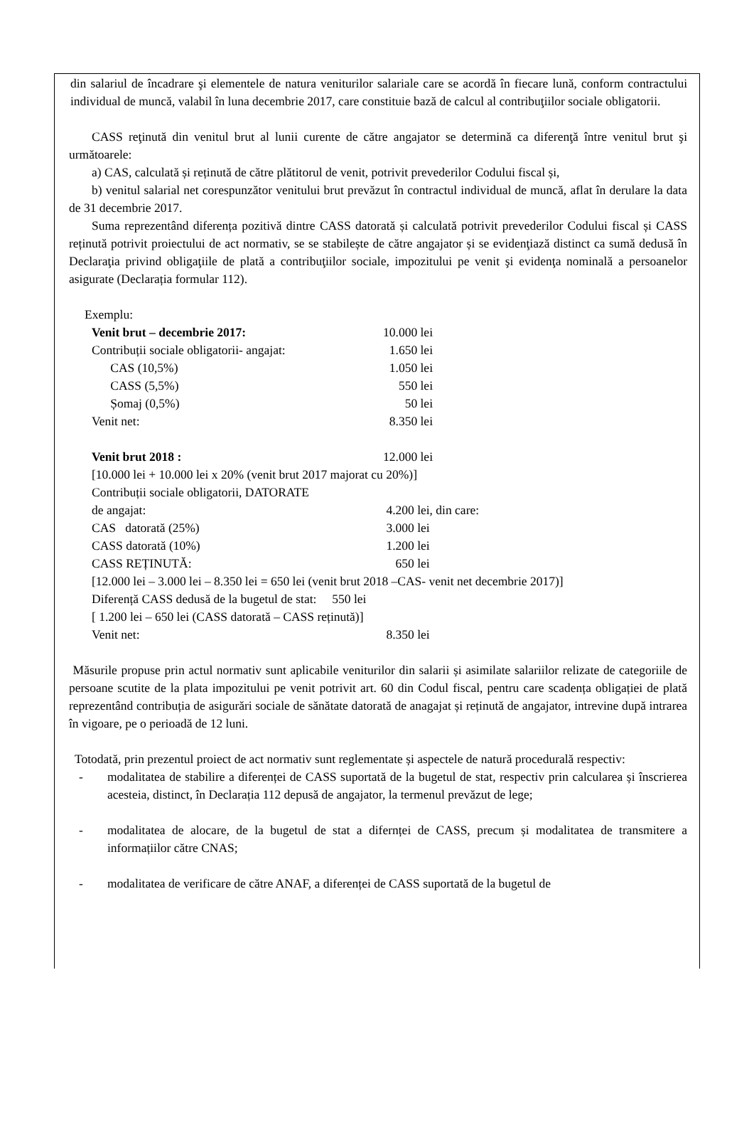din salariul de încadrare şi elementele de natura veniturilor salariale care se acordă în fiecare lună, conform contractului individual de muncă, valabil în luna decembrie 2017, care constituie bază de calcul al contribuţiilor sociale obligatorii.
CASS reţinută din venitul brut al lunii curente de către angajator se determină ca diferenţă între venitul brut şi următoarele:
a) CAS, calculată și reținută de către plătitorul de venit, potrivit prevederilor Codului fiscal și,
b) venitul salarial net corespunzător venitului brut prevăzut în contractul individual de muncă, aflat în derulare la data de 31 decembrie 2017.
Suma reprezentând diferența pozitivă dintre CASS datorată și calculată potrivit prevederilor Codului fiscal și CASS reținută potrivit proiectului de act normativ, se se stabilește de către angajator și se evidenţiază distinct ca sumă dedusă în Declaraţia privind obligaţiile de plată a contribuţiilor sociale, impozitului pe venit şi evidenţa nominală a persoanelor asigurate (Declarația formular 112).
Exemplu:
Venit brut – decembrie 2017: 10.000 lei
Contribuții sociale obligatorii- angajat: 1.650 lei
CAS (10,5%) 1.050 lei
CASS (5,5%) 550 lei
Șomaj (0,5%) 50 lei
Venit net: 8.350 lei
Venit brut 2018 : 12.000 lei
[10.000 lei + 10.000 lei x 20% (venit brut 2017 majorat cu 20%)]
Contribuții sociale obligatorii, DATORATE
de angajat: 4.200 lei, din care:
CAS datorată (25%) 3.000 lei
CASS datorată (10%) 1.200 lei
CASS REȚINUTĂ: 650 lei
[12.000 lei – 3.000 lei – 8.350 lei = 650 lei (venit brut 2018 –CAS- venit net decembrie 2017)]
Diferență CASS dedusă de la bugetul de stat: 550 lei
[ 1.200 lei – 650 lei (CASS datorată – CASS reținută)]
Venit net: 8.350 lei
Măsurile propuse prin actul normativ sunt aplicabile veniturilor din salarii și asimilate salariilor relizate de categoriile de persoane scutite de la plata impozitului pe venit potrivit art. 60 din Codul fiscal, pentru care scadența obligației de plată reprezentând contribuția de asigurări sociale de sănătate datorată de anagajat și reținută de angajator, intrevine după intrarea în vigoare, pe o perioadă de 12 luni.
Totodată, prin prezentul proiect de act normativ sunt reglementate și aspectele de natură procedurală respectiv:
- modalitatea de stabilire a diferenței de CASS suportată de la bugetul de stat, respectiv prin calcularea și înscrierea acesteia, distinct, în Declarația 112 depusă de angajator, la termenul prevăzut de lege;
- modalitatea de alocare, de la bugetul de stat a difernței de CASS, precum și modalitatea de transmitere a informațiilor către CNAS;
- modalitatea de verificare de către ANAF, a diferenței de CASS suportată de la bugetul de